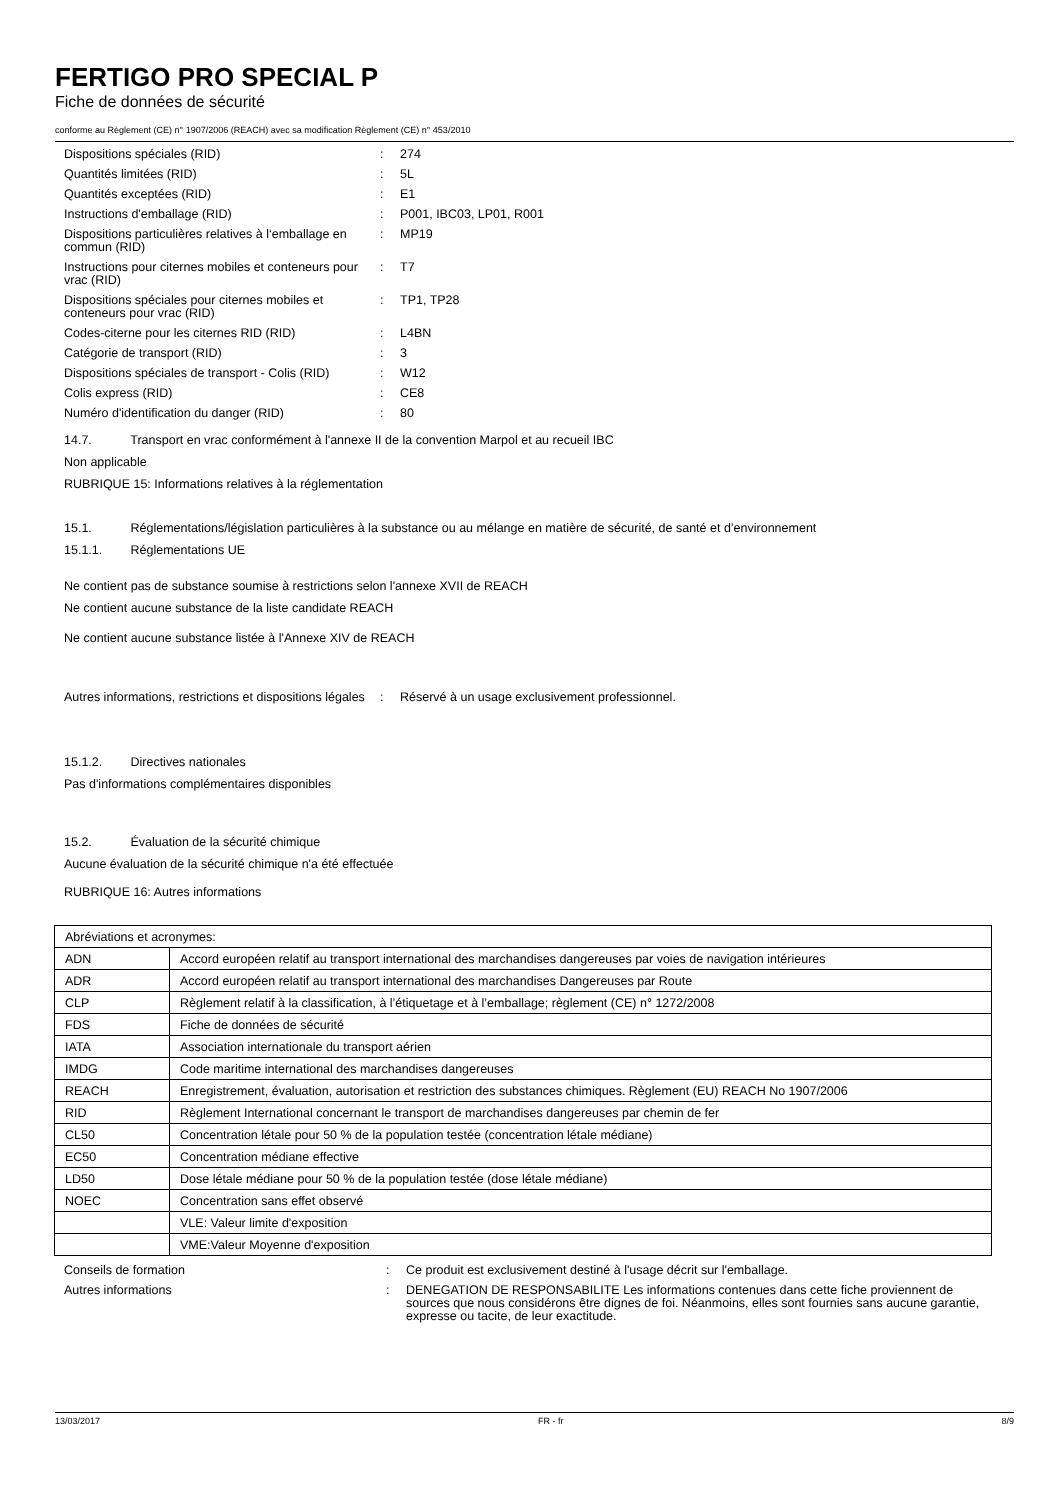FERTIGO PRO SPECIAL P
Fiche de données de sécurité
conforme au Règlement (CE) n° 1907/2006 (REACH) avec sa modification Règlement (CE) n° 453/2010
| Dispositions spéciales (RID) | : | 274 |
| Quantités limitées (RID) | : | 5L |
| Quantités exceptées (RID) | : | E1 |
| Instructions d'emballage (RID) | : | P001, IBC03, LP01, R001 |
| Dispositions particulières relatives à l‘emballage en commun (RID) | : | MP19 |
| Instructions pour citernes mobiles et conteneurs pour vrac (RID) | : | T7 |
| Dispositions spéciales pour citernes mobiles et conteneurs pour vrac (RID) | : | TP1, TP28 |
| Codes-citerne pour les citernes RID (RID) | : | L4BN |
| Catégorie de transport (RID) | : | 3 |
| Dispositions spéciales de transport - Colis (RID) | : | W12 |
| Colis express (RID) | : | CE8 |
| Numéro d'identification du danger (RID) | : | 80 |
14.7. Transport en vrac conformément à l'annexe II de la convention Marpol et au recueil IBC
Non applicable
RUBRIQUE 15: Informations relatives à la réglementation
15.1. Réglementations/législation particulières à la substance ou au mélange en matière de sécurité, de santé et d’environnement
15.1.1. Réglementations UE
Ne contient pas de substance soumise à restrictions selon l'annexe XVII de REACH
Ne contient aucune substance de la liste candidate REACH
Ne contient aucune substance listée à l'Annexe XIV de REACH
| Autres informations, restrictions et dispositions légales | : | Réservé à un usage exclusivement professionnel. |
15.1.2. Directives nationales
Pas d'informations complémentaires disponibles
15.2. Évaluation de la sécurité chimique
Aucune évaluation de la sécurité chimique n'a été effectuée
RUBRIQUE 16: Autres informations
| Abréviations et acronymes: | |
| ADN | Accord européen relatif au transport international des marchandises dangereuses par voies de navigation intérieures |
| ADR | Accord européen relatif au transport international des marchandises Dangereuses par Route |
| CLP | Règlement relatif à la classification, à l’étiquetage et à l’emballage; règlement (CE) n° 1272/2008 |
| FDS | Fiche de données de sécurité |
| IATA | Association internationale du transport aérien |
| IMDG | Code maritime international des marchandises dangereuses |
| REACH | Enregistrement, évaluation, autorisation et restriction des substances chimiques. Règlement (EU) REACH No 1907/2006 |
| RID | Règlement International concernant le transport de marchandises dangereuses par chemin de fer |
| CL50 | Concentration létale pour 50 % de la population testée (concentration létale médiane) |
| EC50 | Concentration médiane effective |
| LD50 | Dose létale médiane pour 50 % de la population testée (dose létale médiane) |
| NOEC | Concentration sans effet observé |
| | VLE: Valeur limite d'exposition |
| | VME:Valeur Moyenne d'exposition |
| Conseils de formation | : | Ce produit est exclusivement destiné à l'usage décrit sur l'emballage. |
| Autres informations | : | DENEGATION DE RESPONSABILITE Les informations contenues dans cette fiche proviennent de sources que nous considérons être dignes de foi. Néanmoins, elles sont fournies sans aucune garantie, expresse ou tacite, de leur exactitude. |
13/03/2017 FR - fr 8/9